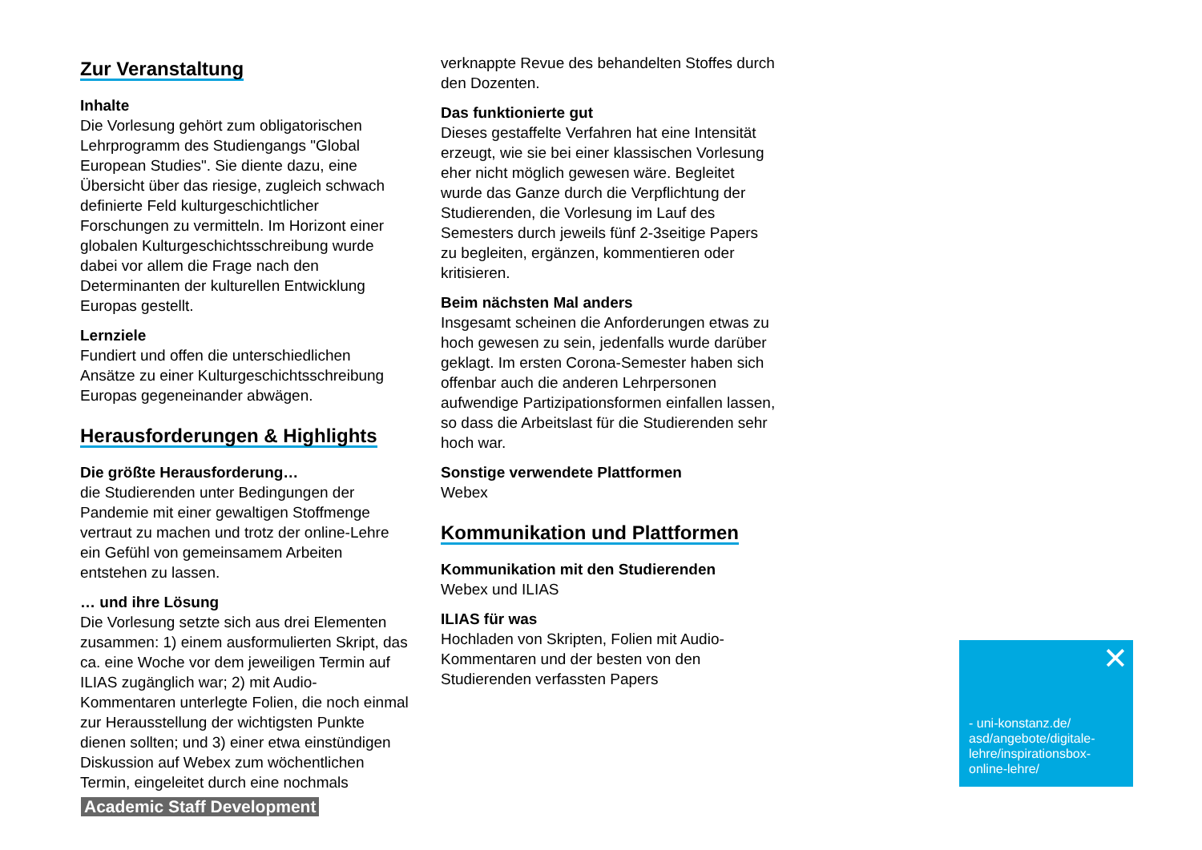Zur Veranstaltung
Inhalte
Die Vorlesung gehört zum obligatorischen Lehrprogramm des Studiengangs "Global European Studies". Sie diente dazu, eine Übersicht über das riesige, zugleich schwach definierte Feld kulturgeschichtlicher Forschungen zu vermitteln. Im Horizont einer globalen Kulturgeschichtsschreibung wurde dabei vor allem die Frage nach den Determinanten der kulturellen Entwicklung Europas gestellt.
Lernziele
Fundiert und offen die unterschiedlichen Ansätze zu einer Kulturgeschichtsschreibung Europas gegeneinander abwägen.
Herausforderungen & Highlights
Die größte Herausforderung…
die Studierenden unter Bedingungen der Pandemie mit einer gewaltigen Stoffmenge vertraut zu machen und trotz der online-Lehre ein Gefühl von gemeinsamem Arbeiten entstehen zu lassen.
… und ihre Lösung
Die Vorlesung setzte sich aus drei Elementen zusammen: 1) einem ausformulierten Skript, das ca. eine Woche vor dem jeweiligen Termin auf ILIAS zugänglich war; 2) mit Audio-Kommentaren unterlegte Folien, die noch einmal zur Herausstellung der wichtigsten Punkte dienen sollten; und 3) einer etwa einstündigen Diskussion auf Webex zum wöchentlichen Termin, eingeleitet durch eine nochmals
verknappte Revue des behandelten Stoffes durch den Dozenten.
Das funktionierte gut
Dieses gestaffelte Verfahren hat eine Intensität erzeugt, wie sie bei einer klassischen Vorlesung eher nicht möglich gewesen wäre. Begleitet wurde das Ganze durch die Verpflichtung der Studierenden, die Vorlesung im Lauf des Semesters durch jeweils fünf 2-3seitige Papers zu begleiten, ergänzen, kommentieren oder kritisieren.
Beim nächsten Mal anders
Insgesamt scheinen die Anforderungen etwas zu hoch gewesen zu sein, jedenfalls wurde darüber geklagt. Im ersten Corona-Semester haben sich offenbar auch die anderen Lehrpersonen aufwendige Partizipationsformen einfallen lassen, so dass die Arbeitslast für die Studierenden sehr hoch war.
Sonstige verwendete Plattformen
Webex
Kommunikation und Plattformen
Kommunikation mit den Studierenden
Webex und ILIAS
ILIAS für was
Hochladen von Skripten, Folien mit Audio-Kommentaren und der besten von den Studierenden verfassten Papers
✕
- uni-konstanz.de/
asd/angebote/digitale-
lehre/inspirationsbox-
online-lehre/
Academic Staff Development